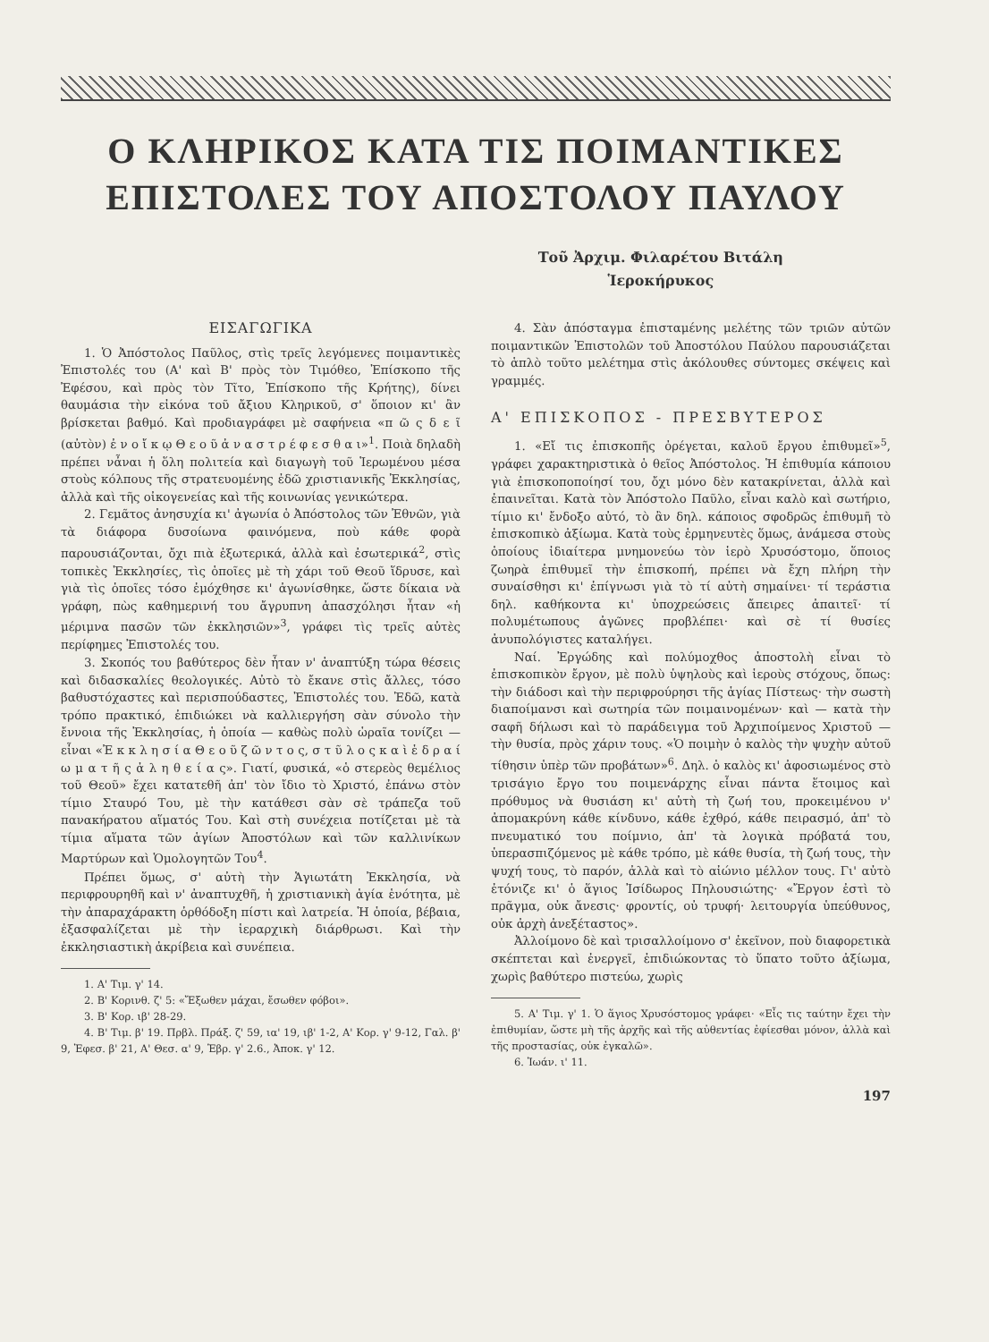Ο ΚΛΗΡΙΚΟΣ ΚΑΤΑ ΤΙΣ ΠΟΙΜΑΝΤΙΚΕΣ
ΕΠΙΣΤΟΛΕΣ ΤΟΥ ΑΠΟΣΤΟΛΟΥ ΠΑΥΛΟΥ
Τοῦ Ἀρχιμ. Φιλαρέτου Βιτάλη
Ἱεροκήρυκος
ΕΙΣΑΓΩΓΙΚΑ
1. Ὁ Ἀπόστολος Παῦλος, στὶς τρεῖς λεγόμενες ποιμαντικὲς Ἐπιστολές του (Α' καὶ Β' πρὸς τὸν Τιμόθεο, Ἐπίσκοπο τῆς Ἐφέσου, καὶ πρὸς τὸν Τῖτο, Ἐπίσκοπο τῆς Κρήτης), δίνει θαυμάσια τὴν εἰκόνα τοῦ ἄξιου Κληρικοῦ, σ' ὅποιον κι' ἂν βρίσκεται βαθμό. Καὶ προδιαγράφει μὲ σαφήνεια «π ῶ ς δ ε ῖ (αὐτὸν) ἐ ν ο ἴ κ ῳ Θ ε ο ῦ ἀ ν α σ τ ρ έ φ ε σ θ α ι»<sup>1</sup>. Ποιὰ δηλαδὴ πρέπει νἆναι ἡ ὅλη πολιτεία καὶ διαγωγὴ τοῦ Ἱερωμένου μέσα στοὺς κόλπους τῆς στρατευομένης ἐδῶ χριστιανικῆς Ἐκκλησίας, ἀλλὰ καὶ τῆς οἰκογενείας καὶ τῆς κοινωνίας γενικώτερα.
2. Γεμᾶτος ἀνησυχία κι' ἀγωνία ὁ Ἀπόστολος τῶν Ἐθνῶν, γιὰ τὰ διάφορα δυσοίωνα φαινόμενα, ποὺ κάθε φορὰ παρουσιάζονται, ὄχι πιὰ ἐξωτερικά, ἀλλὰ καὶ ἐσωτερικά<sup>2</sup>, στὶς τοπικὲς Ἐκκλησίες, τὶς ὁποῖες μὲ τὴ χάρι τοῦ Θεοῦ ἵδρυσε, καὶ γιὰ τὶς ὁποῖες τόσο ἐμόχθησε κι' ἀγωνίσθηκε, ὥστε δίκαια νὰ γράφη, πὼς καθημερινή του ἄγρυπνη ἀπασχόλησι ἦταν «ἡ μέριμνα πασῶν τῶν ἐκκλησιῶν»<sup>3</sup>, γράφει τὶς τρεῖς αὐτὲς περίφημες Ἐπιστολές του.
3. Σκοπός του βαθύτερος δὲν ἦταν ν' ἀναπτύξη τώρα θέσεις καὶ διδασκαλίες θεολογικές. Αὐτὸ τὸ ἔκανε στὶς ἄλλες, τόσο βαθυστόχαστες καὶ περισπούδαστες, Ἐπιστολές του. Ἐδῶ, κατὰ τρόπο πρακτικό, ἐπιδιώκει νὰ καλλιεργήση σὰν σύνολο τὴν ἔννοια τῆς Ἐκκλησίας, ἡ ὁποία — καθὼς πολὺ ὡραῖα τονίζει — εἶναι «Ἐ κ κ λ η σ ί α Θ ε ο ῦ ζ ῶ ν τ ο ς, σ τ ῦ λ ο ς κ α ὶ ἑ δ ρ α ί ω μ α τ ῆ ς ἀ λ η θ ε ί α ς». Γιατί, φυσικά, «ὁ στερεὸς θεμέλιος τοῦ Θεοῦ» ἔχει κατατεθῆ ἀπ' τὸν ἴδιο τὸ Χριστό, ἐπάνω στὸν τίμιο Σταυρό Του, μὲ τὴν κατάθεσι σὰν σὲ τράπεζα τοῦ πανακήρατου αἵματός Του. Καὶ στὴ συνέχεια ποτίζεται μὲ τὰ τίμια αἵματα τῶν ἁγίων Ἀποστόλων καὶ τῶν καλλινίκων Μαρτύρων καὶ Ὁμολογητῶν Του<sup>4</sup>.
Πρέπει ὅμως, σ' αὐτὴ τὴν Ἁγιωτάτη Ἐκκλησία, νὰ περιφρουρηθῆ καὶ ν' ἀναπτυχθῆ, ἡ χριστιανικὴ ἁγία ἑνότητα, μὲ τὴν ἀπαραχάρακτη ὀρθόδοξη πίστι καὶ λατρεία. Ἡ ὁποία, βέβαια, ἐξασφαλίζεται μὲ τὴν ἱεραρχικὴ διάρθρωσι. Καὶ τὴν ἐκκλησιαστικὴ ἀκρίβεια καὶ συνέπεια.
1. Α' Τιμ. γ' 14.
2. Β' Κορινθ. ζ' 5: «Ἔξωθεν μάχαι, ἔσωθεν φόβοι».
3. Β' Κορ. ιβ' 28-29.
4. Β' Τιμ. β' 19. Πρβλ. Πράξ. ζ' 59, ια' 19, ιβ' 1-2, Α' Κορ. γ' 9-12, Γαλ. β' 9, Ἐφεσ. β' 21, Α' Θεσ. α' 9, Ἑβρ. γ' 2.6., Ἀποκ. γ' 12.
4. Σὰν ἀπόσταγμα ἐπισταμένης μελέτης τῶν τριῶν αὐτῶν ποιμαντικῶν Ἐπιστολῶν τοῦ Ἀποστόλου Παύλου παρουσιάζεται τὸ ἁπλὸ τοῦτο μελέτημα στὶς ἀκόλουθες σύντομες σκέψεις καὶ γραμμές.
Α' ΕΠΙΣΚΟΠΟΣ - ΠΡΕΣΒΥΤΕΡΟΣ
1. «Εἴ τις ἐπισκοπῆς ὀρέγεται, καλοῦ ἔργου ἐπιθυμεῖ»<sup>5</sup>, γράφει χαρακτηριστικὰ ὁ θεῖος Ἀπόστολος. Ἡ ἐπιθυμία κάποιου γιὰ ἐπισκοποποίησί του, ὄχι μόνο δὲν κατακρίνεται, ἀλλὰ καὶ ἐπαινεῖται. Κατὰ τὸν Ἀπόστολο Παῦλο, εἶναι καλὸ καὶ σωτήριο, τίμιο κι' ἔνδοξο αὐτό, τὸ ἂν δηλ. κάποιος σφοδρῶς ἐπιθυμῆ τὸ ἐπισκοπικὸ ἀξίωμα. Κατὰ τοὺς ἑρμηνευτὲς ὅμως, ἀνάμεσα στοὺς ὁποίους ἰδιαίτερα μνημονεύω τὸν ἱερὸ Χρυσόστομο, ὅποιος ζωηρὰ ἐπιθυμεῖ τὴν ἐπισκοπή, πρέπει νὰ ἔχη πλήρη τὴν συναίσθησι κι' ἐπίγνωσι γιὰ τὸ τί αὐτὴ σημαίνει· τί τεράστια δηλ. καθήκοντα κι' ὑποχρεώσεις ἄπειρες ἀπαιτεῖ· τί πολυμέτωπους ἀγῶνες προβλέπει· καὶ σὲ τί θυσίες ἀνυπολόγιστες καταλήγει.
Ναί. Ἐργώδης καὶ πολύμοχθος ἀποστολὴ εἶναι τὸ ἐπισκοπικὸν ἔργον, μὲ πολὺ ὑψηλοὺς καὶ ἱεροὺς στόχους, ὅπως: τὴν διάδοσι καὶ τὴν περιφρούρησι τῆς ἁγίας Πίστεως· τὴν σωστὴ διαποίμανσι καὶ σωτηρία τῶν ποιμαινομένων· καὶ — κατὰ τὴν σαφῆ δήλωσι καὶ τὸ παράδειγμα τοῦ Ἀρχιποίμενος Χριστοῦ — τὴν θυσία, πρὸς χάριν τους. «Ὁ ποιμὴν ὁ καλὸς τὴν ψυχὴν αὐτοῦ τίθησιν ὑπὲρ τῶν προβάτων»<sup>6</sup>. Δηλ. ὁ καλὸς κι' ἀφοσιωμένος στὸ τρισάγιο ἔργο του ποιμενάρχης εἶναι πάντα ἕτοιμος καὶ πρόθυμος νὰ θυσιάση κι' αὐτὴ τὴ ζωή του, προκειμένου ν' ἀπομακρύνη κάθε κίνδυνο, κάθε ἐχθρό, κάθε πειρασμό, ἀπ' τὸ πνευματικό του ποίμνιο, ἀπ' τὰ λογικὰ πρόβατά του, ὑπερασπιζόμενος μὲ κάθε τρόπο, μὲ κάθε θυσία, τὴ ζωή τους, τὴν ψυχή τους, τὸ παρόν, ἀλλὰ καὶ τὸ αἰώνιο μέλλον τους. Γι' αὐτὸ ἐτόνιζε κι' ὁ ἅγιος Ἰσίδωρος Πηλουσιώτης· «Ἔργον ἐστὶ τὸ πρᾶγμα, οὐκ ἄνεσις· φροντίς, οὐ τρυφή· λειτουργία ὑπεύθυνος, οὐκ ἀρχὴ ἀνεξέταστος».
Ἀλλοίμονο δὲ καὶ τρισαλλοίμονο σ' ἐκεῖνον, ποὺ διαφορετικὰ σκέπτεται καὶ ἐνεργεῖ, ἐπιδιώκοντας τὸ ὕπατο τοῦτο ἀξίωμα, χωρὶς βαθύτερο πιστεύω, χωρὶς
5. Α' Τιμ. γ' 1. Ὁ ἅγιος Χρυσόστομος γράφει· «Εἶς τις ταύτην ἔχει τὴν ἐπιθυμίαν, ὥστε μὴ τῆς ἀρχῆς καὶ τῆς αὐθεντίας ἐφίεσθαι μόνον, ἀλλὰ καὶ τῆς προστασίας, οὐκ ἐγκαλῶ».
6. Ἰωάν. ι' 11.
197